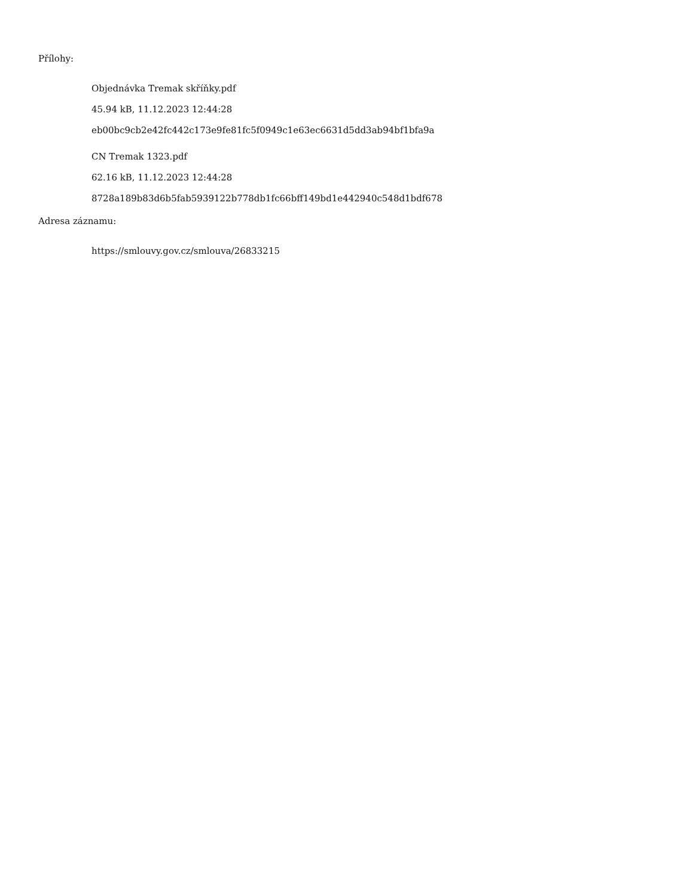Přílohy:
Objednávka Tremak skříňky.pdf
45.94 kB, 11.12.2023 12:44:28
eb00bc9cb2e42fc442c173e9fe81fc5f0949c1e63ec6631d5dd3ab94bf1bfa9a
CN Tremak 1323.pdf
62.16 kB, 11.12.2023 12:44:28
8728a189b83d6b5fab5939122b778db1fc66bff149bd1e442940c548d1bdf678
Adresa záznamu:
https://smlouvy.gov.cz/smlouva/26833215